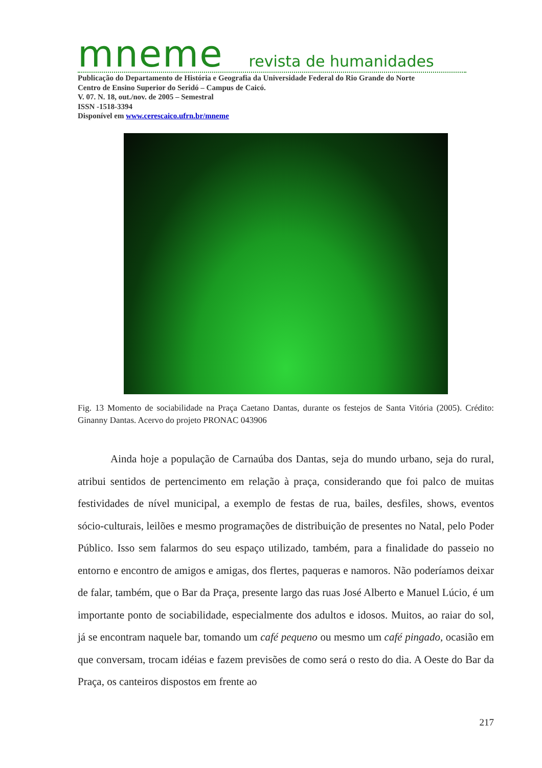mneme revista de humanidades
Publicação do Departamento de História e Geografia da Universidade Federal do Rio Grande do Norte
Centro de Ensino Superior do Seridó – Campus de Caicó.
V. 07. N. 18, out./nov. de 2005 – Semestral
ISSN -1518-3394
Disponível em www.cerescaico.ufrn.br/mneme
Fig. 13 Momento de sociabilidade na Praça Caetano Dantas, durante os festejos de Santa Vitória (2005). Crédito: Ginanny Dantas. Acervo do projeto PRONAC 043906
Ainda hoje a população de Carnaúba dos Dantas, seja do mundo urbano, seja do rural, atribui sentidos de pertencimento em relação à praça, considerando que foi palco de muitas festividades de nível municipal, a exemplo de festas de rua, bailes, desfiles, shows, eventos sócio-culturais, leilões e mesmo programações de distribuição de presentes no Natal, pelo Poder Público. Isso sem falarmos do seu espaço utilizado, também, para a finalidade do passeio no entorno e encontro de amigos e amigas, dos flertes, paqueras e namoros. Não poderíamos deixar de falar, também, que o Bar da Praça, presente largo das ruas José Alberto e Manuel Lúcio, é um importante ponto de sociabilidade, especialmente dos adultos e idosos. Muitos, ao raiar do sol, já se encontram naquele bar, tomando um café pequeno ou mesmo um café pingado, ocasião em que conversam, trocam idéias e fazem previsões de como será o resto do dia. A Oeste do Bar da Praça, os canteiros dispostos em frente ao
217